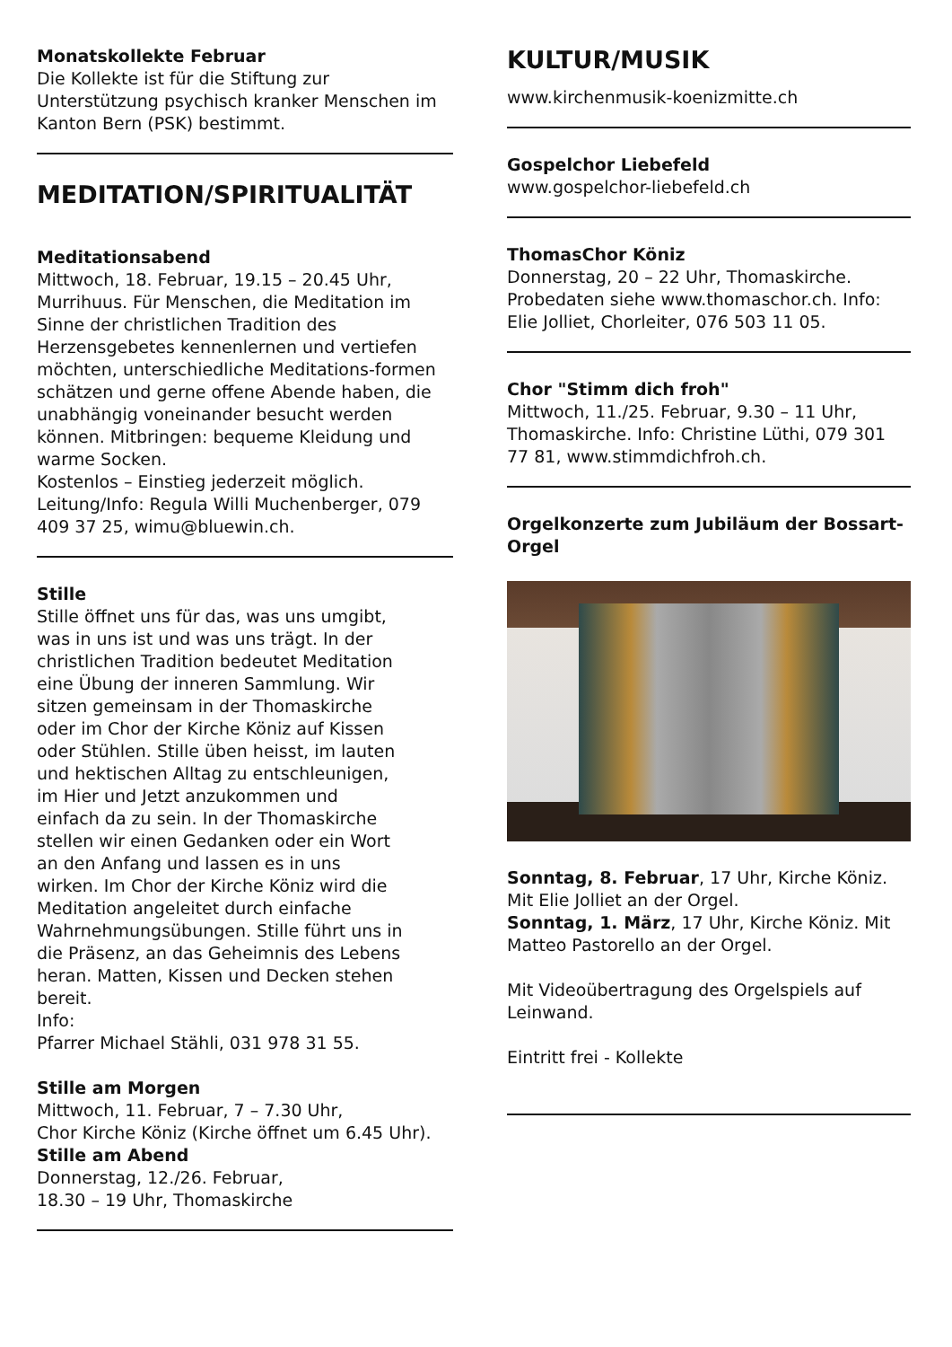Monatskollekte Februar
Die Kollekte ist für die Stiftung zur Unterstützung psychisch kranker Menschen im Kanton Bern (PSK) bestimmt.
MEDITATION/SPIRITUALITÄT
Meditationsabend
Mittwoch, 18. Februar, 19.15 – 20.45 Uhr, Murrihuus. Für Menschen, die Meditation im Sinne der christlichen Tradition des Herzensgebetes kennenlernen und vertiefen möchten, unterschiedliche Meditations-formen schätzen und gerne offene Abende haben, die unabhängig voneinander besucht werden können. Mitbringen: bequeme Kleidung und warme Socken.
Kostenlos – Einstieg jederzeit möglich.
Leitung/Info: Regula Willi Muchenberger, 079 409 37 25, wimu@bluewin.ch.
Stille
Stille öffnet uns für das, was uns umgibt, was in uns ist und was uns trägt. In der christlichen Tradition bedeutet Meditation eine Übung der inneren Sammlung. Wir sitzen gemeinsam in der Thomaskirche oder im Chor der Kirche Köniz auf Kissen oder Stühlen. Stille üben heisst, im lauten und hektischen Alltag zu entschleunigen, im Hier und Jetzt anzukommen und einfach da zu sein. In der Thomaskirche stellen wir einen Gedanken oder ein Wort an den Anfang und lassen es in uns wirken. Im Chor der Kirche Köniz wird die Meditation angeleitet durch einfache Wahrnehmungsübungen. Stille führt uns in die Präsenz, an das Geheimnis des Lebens heran. Matten, Kissen und Decken stehen bereit.
Info:
Pfarrer Michael Stähli, 031 978 31 55.
Stille am Morgen
Mittwoch, 11. Februar, 7 – 7.30 Uhr,
Chor Kirche Köniz (Kirche öffnet um 6.45 Uhr).
Stille am Abend
Donnerstag, 12./26. Februar,
18.30 – 19 Uhr, Thomaskirche
KULTUR/MUSIK
www.kirchenmusik-koenizmitte.ch
Gospelchor Liebefeld
www.gospelchor-liebefeld.ch
ThomasChor Köniz
Donnerstag, 20 – 22 Uhr, Thomaskirche. Probedaten siehe www.thomaschor.ch. Info: Elie Jolliet, Chorleiter, 076 503 11 05.
Chor "Stimm dich froh"
Mittwoch, 11./25. Februar, 9.30 – 11 Uhr, Thomaskirche. Info: Christine Lüthi, 079 301 77 81, www.stimmdichfroh.ch.
Orgelkonzerte zum Jubiläum der Bossart-Orgel
Sonntag, 8. Februar, 17 Uhr, Kirche Köniz. Mit Elie Jolliet an der Orgel.
Sonntag, 1. März, 17 Uhr, Kirche Köniz. Mit Matteo Pastorello an der Orgel.
Mit Videoübertragung des Orgelspiels auf Leinwand.
Eintritt frei - Kollekte